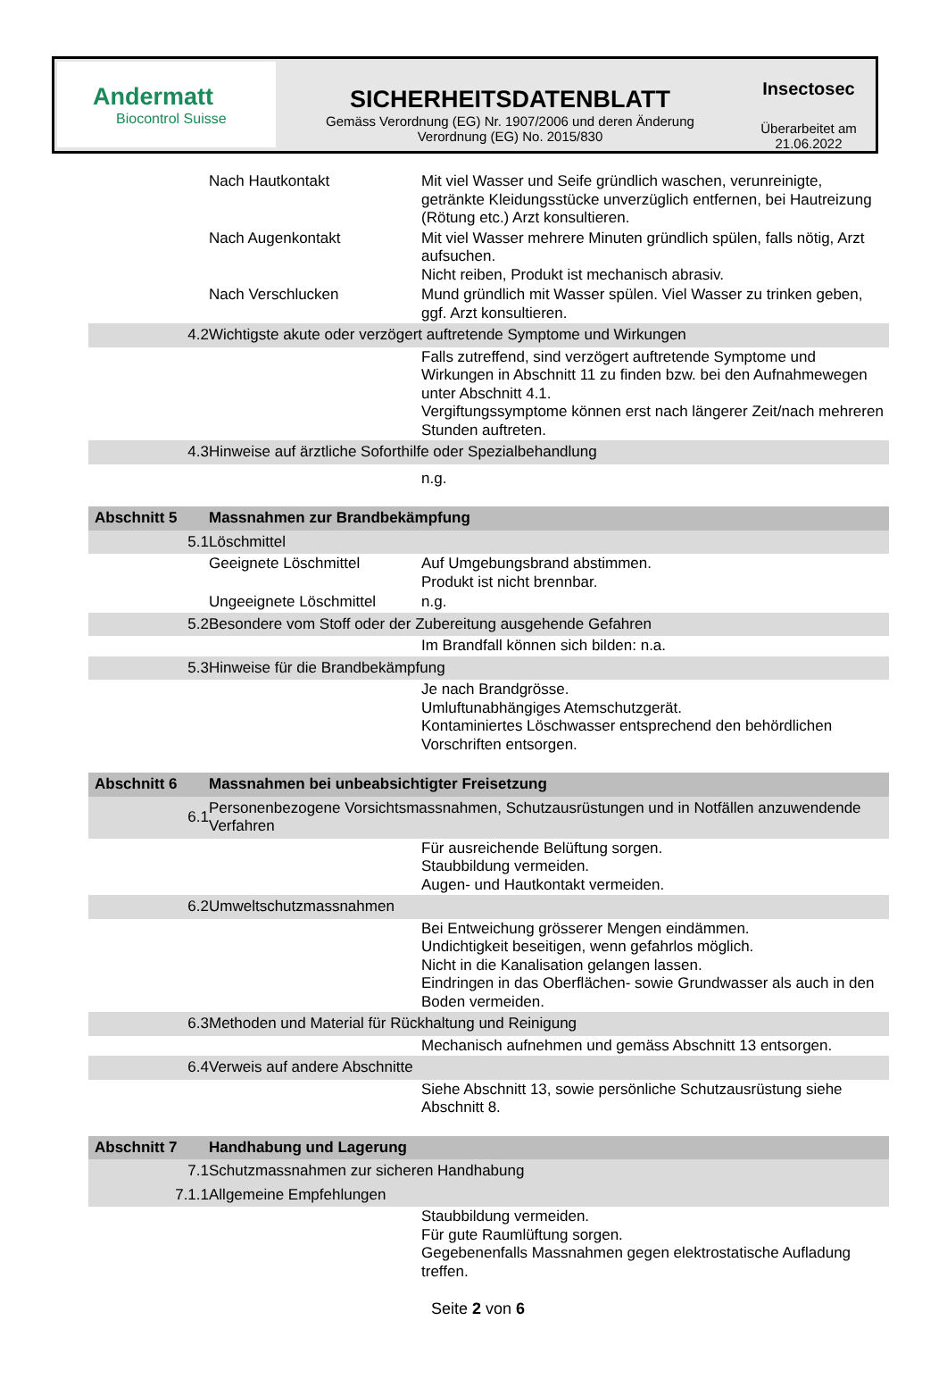Andermatt
Biocontrol Suisse
SICHERHEITSDATENBLATT
Gemäss Verordnung (EG) Nr. 1907/2006 und deren Änderung
Verordnung (EG) No. 2015/830
Insectosec
Überarbeitet am
21.06.2022
| | Nach Hautkontakt | Mit viel Wasser und Seife gründlich waschen, verunreinigte, getränkte Kleidungsstücke unverzüglich entfernen, bei Hautreizung (Rötung etc.) Arzt konsultieren. |
| | Nach Augenkontakt | Mit viel Wasser mehrere Minuten gründlich spülen, falls nötig, Arzt aufsuchen. Nicht reiben, Produkt ist mechanisch abrasiv. |
| | Nach Verschlucken | Mund gründlich mit Wasser spülen. Viel Wasser zu trinken geben, ggf. Arzt konsultieren. |
| 4.2 | Wichtigste akute oder verzögert auftretende Symptome und Wirkungen | |
| | | Falls zutreffend, sind verzögert auftretende Symptome und Wirkungen in Abschnitt 11 zu finden bzw. bei den Aufnahmewegen unter Abschnitt 4.1. Vergiftungssymptome können erst nach längerer Zeit/nach mehreren Stunden auftreten. |
| 4.3 | Hinweise auf ärztliche Soforthilfe oder Spezialbehandlung | |
| | | n.g. |
| Abschnitt 5 | Massnahmen zur Brandbekämpfung | |
| 5.1 | Löschmittel | |
| | Geeignete Löschmittel | Auf Umgebungsbrand abstimmen. Produkt ist nicht brennbar. |
| | Ungeeignete Löschmittel | n.g. |
| 5.2 | Besondere vom Stoff oder der Zubereitung ausgehende Gefahren | |
| | | Im Brandfall können sich bilden: n.a. |
| 5.3 | Hinweise für die Brandbekämpfung | |
| | | Je nach Brandgrösse. Umluftunabhängiges Atemschutzgerät. Kontaminiertes Löschwasser entsprechend den behördlichen Vorschriften entsorgen. |
| Abschnitt 6 | Massnahmen bei unbeabsichtigter Freisetzung | |
| 6.1 | Personenbezogene Vorsichtsmassnahmen, Schutzausrüstungen und in Notfällen anzuwendende Verfahren | |
| | | Für ausreichende Belüftung sorgen. Staubbildung vermeiden. Augen- und Hautkontakt vermeiden. |
| 6.2 | Umweltschutzmassnahmen | |
| | | Bei Entweichung grösserer Mengen eindämmen. Undichtigkeit beseitigen, wenn gefahrlos möglich. Nicht in die Kanalisation gelangen lassen. Eindringen in das Oberflächen- sowie Grundwasser als auch in den Boden vermeiden. |
| 6.3 | Methoden und Material für Rückhaltung und Reinigung | |
| | | Mechanisch aufnehmen und gemäss Abschnitt 13 entsorgen. |
| 6.4 | Verweis auf andere Abschnitte | |
| | | Siehe Abschnitt 13, sowie persönliche Schutzausrüstung siehe Abschnitt 8. |
| Abschnitt 7 | Handhabung und Lagerung | |
| 7.1 | Schutzmassnahmen zur sicheren Handhabung | |
| 7.1.1 | Allgemeine Empfehlungen | |
| | | Staubbildung vermeiden. Für gute Raumlüftung sorgen. Gegebenenfalls Massnahmen gegen elektrostatische Aufladung treffen. |
Seite 2 von 6